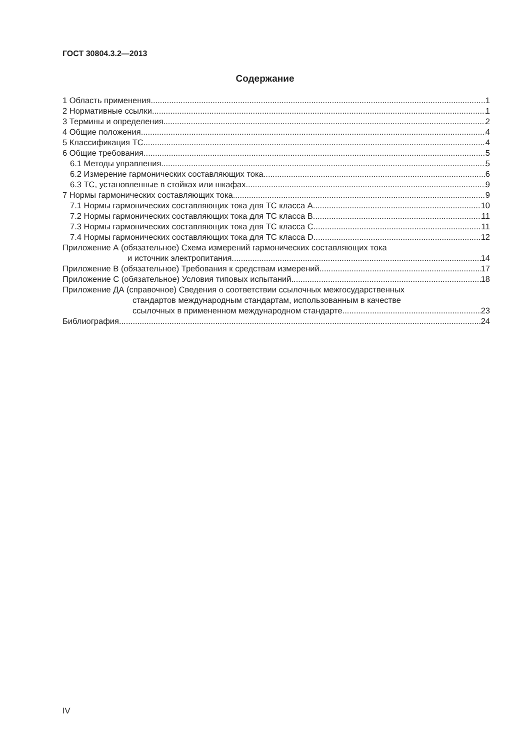ГОСТ 30804.3.2—2013
Содержание
1 Область применения 1
2 Нормативные ссылки 1
3 Термины и определения 2
4 Общие положения 4
5 Классификация ТС 4
6 Общие требования 5
6.1 Методы управления 5
6.2 Измерение гармонических составляющих тока 6
6.3 ТС, установленные в стойках или шкафах 9
7 Нормы гармонических составляющих тока 9
7.1 Нормы гармонических составляющих тока для ТС класса А 10
7.2 Нормы гармонических составляющих тока для ТС класса В 11
7.3 Нормы гармонических составляющих тока для ТС класса С 11
7.4 Нормы гармонических составляющих тока для ТС класса D 12
Приложение А (обязательное) Схема измерений гармонических составляющих тока
и источник электропитания 14
Приложение В (обязательное) Требования к средствам измерений 17
Приложение С (обязательное) Условия типовых испытаний 18
Приложение ДА (справочное) Сведения о соответствии ссылочных межгосударственных
стандартов международным стандартам, использованным в качестве
ссылочных в примененном международном стандарте 23
Библиография 24
IV